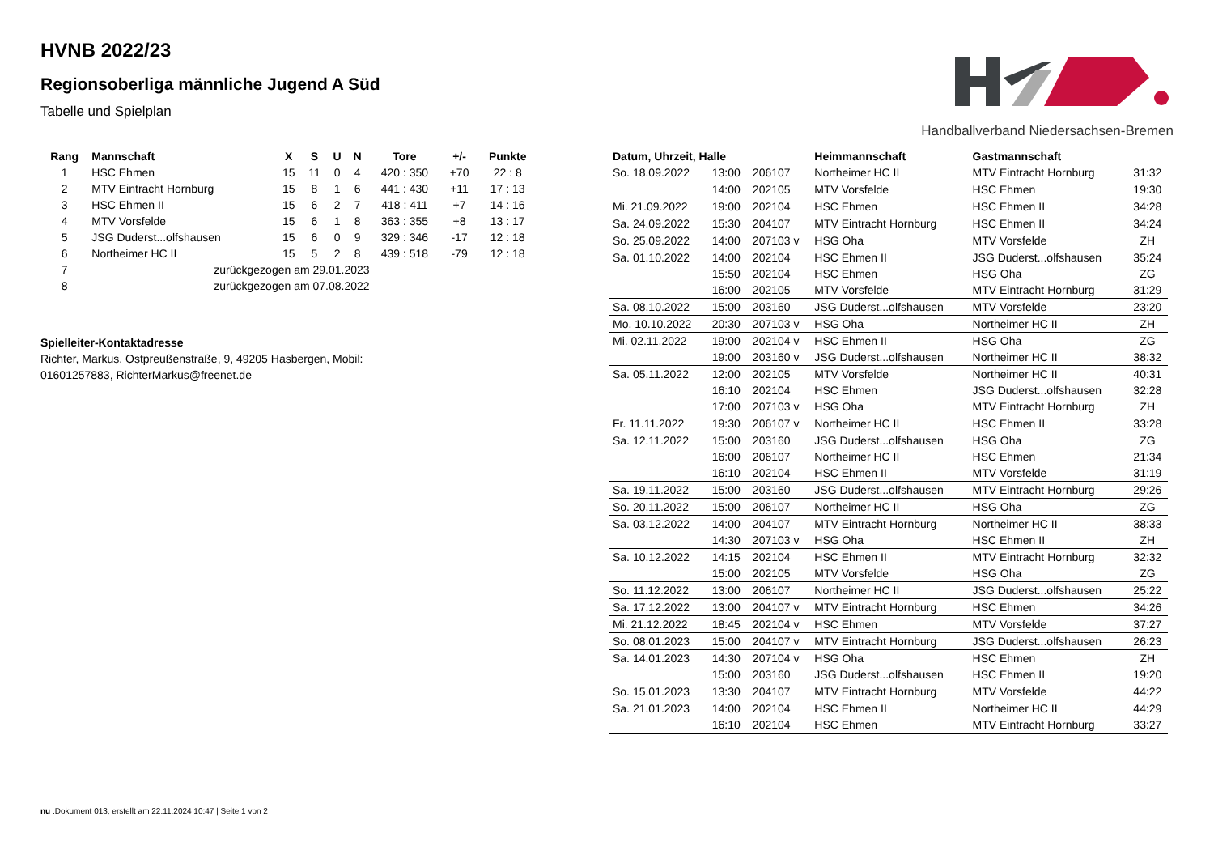HVNB 2022/23
Regionsoberliga männliche Jugend A Süd
Tabelle und Spielplan
Handballverband Niedersachsen-Bremen
| Rang | Mannschaft | X | S | U | N | Tore | +/- | Punkte |
| --- | --- | --- | --- | --- | --- | --- | --- | --- |
| 1 | HSC Ehmen | 15 | 11 | 0 | 4 | 420 : 350 | +70 | 22 : 8 |
| 2 | MTV Eintracht Hornburg | 15 | 8 | 1 | 6 | 441 : 430 | +11 | 17 : 13 |
| 3 | HSC Ehmen II | 15 | 6 | 2 | 7 | 418 : 411 | +7 | 14 : 16 |
| 4 | MTV Vorsfelde | 15 | 6 | 1 | 8 | 363 : 355 | +8 | 13 : 17 |
| 5 | JSG Duderst...olfshausen | 15 | 6 | 0 | 9 | 329 : 346 | -17 | 12 : 18 |
| 6 | Northeimer HC II | 15 | 5 | 2 | 8 | 439 : 518 | -79 | 12 : 18 |
| 7 | zurückgezogen am 29.01.2023 | | | | | | | |
| 8 | zurückgezogen am 07.08.2022 | | | | | | | |
Spielleiter-Kontaktadresse
Richter, Markus, Ostpreußenstraße, 9, 49205 Hasbergen, Mobil:
01601257883, RichterMarkus@freenet.de
| Datum, Uhrzeit, Halle | | | Heimmannschaft | Gastmannschaft | |
| --- | --- | --- | --- | --- | --- |
| So. 18.09.2022 | 13:00 | 206107 | Northeimer HC II | MTV Eintracht Hornburg | 31:32 |
| | 14:00 | 202105 | MTV Vorsfelde | HSC Ehmen | 19:30 |
| Mi. 21.09.2022 | 19:00 | 202104 | HSC Ehmen | HSC Ehmen II | 34:28 |
| Sa. 24.09.2022 | 15:30 | 204107 | MTV Eintracht Hornburg | HSC Ehmen II | 34:24 |
| So. 25.09.2022 | 14:00 | 207103 v | HSG Oha | MTV Vorsfelde | ZH |
| Sa. 01.10.2022 | 14:00 | 202104 | HSC Ehmen II | JSG Duderst...olfshausen | 35:24 |
| | 15:50 | 202104 | HSC Ehmen | HSG Oha | ZG |
| | 16:00 | 202105 | MTV Vorsfelde | MTV Eintracht Hornburg | 31:29 |
| Sa. 08.10.2022 | 15:00 | 203160 | JSG Duderst...olfshausen | MTV Vorsfelde | 23:20 |
| Mo. 10.10.2022 | 20:30 | 207103 v | HSG Oha | Northeimer HC II | ZH |
| Mi. 02.11.2022 | 19:00 | 202104 v | HSC Ehmen II | HSG Oha | ZG |
| | 19:00 | 203160 v | JSG Duderst...olfshausen | Northeimer HC II | 38:32 |
| Sa. 05.11.2022 | 12:00 | 202105 | MTV Vorsfelde | Northeimer HC II | 40:31 |
| | 16:10 | 202104 | HSC Ehmen | JSG Duderst...olfshausen | 32:28 |
| | 17:00 | 207103 v | HSG Oha | MTV Eintracht Hornburg | ZH |
| Fr. 11.11.2022 | 19:30 | 206107 v | Northeimer HC II | HSC Ehmen II | 33:28 |
| Sa. 12.11.2022 | 15:00 | 203160 | JSG Duderst...olfshausen | HSG Oha | ZG |
| | 16:00 | 206107 | Northeimer HC II | HSC Ehmen | 21:34 |
| | 16:10 | 202104 | HSC Ehmen II | MTV Vorsfelde | 31:19 |
| Sa. 19.11.2022 | 15:00 | 203160 | JSG Duderst...olfshausen | MTV Eintracht Hornburg | 29:26 |
| So. 20.11.2022 | 15:00 | 206107 | Northeimer HC II | HSG Oha | ZG |
| Sa. 03.12.2022 | 14:00 | 204107 | MTV Eintracht Hornburg | Northeimer HC II | 38:33 |
| | 14:30 | 207103 v | HSG Oha | HSC Ehmen II | ZH |
| Sa. 10.12.2022 | 14:15 | 202104 | HSC Ehmen II | MTV Eintracht Hornburg | 32:32 |
| | 15:00 | 202105 | MTV Vorsfelde | HSG Oha | ZG |
| So. 11.12.2022 | 13:00 | 206107 | Northeimer HC II | JSG Duderst...olfshausen | 25:22 |
| Sa. 17.12.2022 | 13:00 | 204107 v | MTV Eintracht Hornburg | HSC Ehmen | 34:26 |
| Mi. 21.12.2022 | 18:45 | 202104 v | HSC Ehmen | MTV Vorsfelde | 37:27 |
| So. 08.01.2023 | 15:00 | 204107 v | MTV Eintracht Hornburg | JSG Duderst...olfshausen | 26:23 |
| Sa. 14.01.2023 | 14:30 | 207104 v | HSG Oha | HSC Ehmen | ZH |
| | 15:00 | 203160 | JSG Duderst...olfshausen | HSC Ehmen II | 19:20 |
| So. 15.01.2023 | 13:30 | 204107 | MTV Eintracht Hornburg | MTV Vorsfelde | 44:22 |
| Sa. 21.01.2023 | 14:00 | 202104 | HSC Ehmen II | Northeimer HC II | 44:29 |
| | 16:10 | 202104 | HSC Ehmen | MTV Eintracht Hornburg | 33:27 |
nu .Dokument 013, erstellt am 22.11.2024 10:47 | Seite 1 von 2